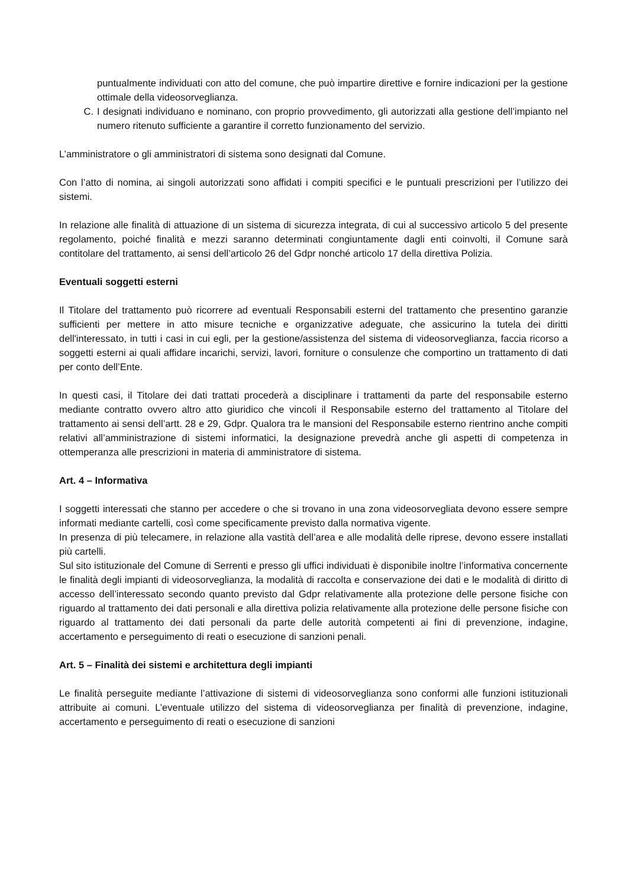puntualmente individuati con atto del comune, che può impartire direttive e fornire indicazioni per la gestione ottimale della videosorveglianza.
C. I designati individuano e nominano, con proprio provvedimento, gli autorizzati alla gestione dell’impianto nel numero ritenuto sufficiente a garantire il corretto funzionamento del servizio.
L’amministratore o gli amministratori di sistema sono designati dal Comune.
Con l’atto di nomina, ai singoli autorizzati sono affidati i compiti specifici e le puntuali prescrizioni per l’utilizzo dei sistemi.
In relazione alle finalità di attuazione di un sistema di sicurezza integrata, di cui al successivo articolo 5 del presente regolamento, poiché finalità e mezzi saranno determinati congiuntamente dagli enti coinvolti, il Comune sarà contitolare del trattamento, ai sensi dell’articolo 26 del Gdpr nonché articolo 17 della direttiva Polizia.
Eventuali soggetti esterni
Il Titolare del trattamento può ricorrere ad eventuali Responsabili esterni del trattamento che presentino garanzie sufficienti per mettere in atto misure tecniche e organizzative adeguate, che assicurino la tutela dei diritti dell'interessato, in tutti i casi in cui egli, per la gestione/assistenza del sistema di videosorveglianza, faccia ricorso a soggetti esterni ai quali affidare incarichi, servizi, lavori, forniture o consulenze che comportino un trattamento di dati per conto dell’Ente.
In questi casi, il Titolare dei dati trattati procederà a disciplinare i trattamenti da parte del responsabile esterno mediante contratto ovvero altro atto giuridico che vincoli il Responsabile esterno del trattamento al Titolare del trattamento ai sensi dell’artt. 28 e 29, Gdpr. Qualora tra le mansioni del Responsabile esterno rientrino anche compiti relativi all’amministrazione di sistemi informatici, la designazione prevedrà anche gli aspetti di competenza in ottemperanza alle prescrizioni in materia di amministratore di sistema.
Art. 4 – Informativa
I soggetti interessati che stanno per accedere o che si trovano in una zona videosorvegliata devono essere sempre informati mediante cartelli, così come specificamente previsto dalla normativa vigente.
In presenza di più telecamere, in relazione alla vastità dell’area e alle modalità delle riprese, devono essere installati più cartelli.
Sul sito istituzionale del Comune di Serrenti e presso gli uffici individuati è disponibile inoltre l’informativa concernente le finalità degli impianti di videosorveglianza, la modalità di raccolta e conservazione dei dati e le modalità di diritto di accesso dell’interessato secondo quanto previsto dal Gdpr relativamente alla protezione delle persone fisiche con riguardo al trattamento dei dati personali e alla direttiva polizia relativamente alla protezione delle persone fisiche con riguardo al trattamento dei dati personali da parte delle autorità competenti ai fini di prevenzione, indagine, accertamento e perseguimento di reati o esecuzione di sanzioni penali.
Art. 5 – Finalità dei sistemi e architettura degli impianti
Le finalità perseguite mediante l’attivazione di sistemi di videosorveglianza sono conformi alle funzioni istituzionali attribuite ai comuni. L’eventuale utilizzo del sistema di videosorveglianza per finalità di prevenzione, indagine, accertamento e perseguimento di reati o esecuzione di sanzioni